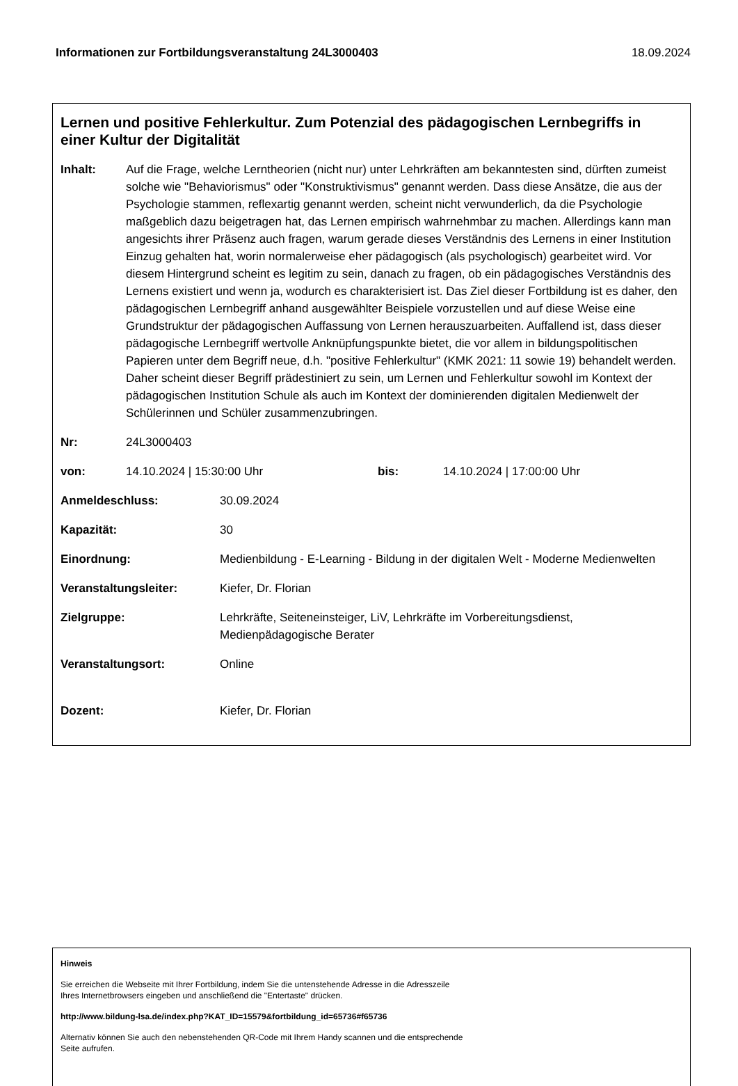Informationen zur Fortbildungsveranstaltung 24L3000403 18.09.2024
Lernen und positive Fehlerkultur. Zum Potenzial des pädagogischen Lernbegriffs in einer Kultur der Digitalität
Inhalt: Auf die Frage, welche Lerntheorien (nicht nur) unter Lehrkräften am bekanntesten sind, dürften zumeist solche wie "Behaviorismus" oder "Konstruktivismus" genannt werden. Dass diese Ansätze, die aus der Psychologie stammen, reflexartig genannt werden, scheint nicht verwunderlich, da die Psychologie maßgeblich dazu beigetragen hat, das Lernen empirisch wahrnehmbar zu machen. Allerdings kann man angesichts ihrer Präsenz auch fragen, warum gerade dieses Verständnis des Lernens in einer Institution Einzug gehalten hat, worin normalerweise eher pädagogisch (als psychologisch) gearbeitet wird. Vor diesem Hintergrund scheint es legitim zu sein, danach zu fragen, ob ein pädagogisches Verständnis des Lernens existiert und wenn ja, wodurch es charakterisiert ist. Das Ziel dieser Fortbildung ist es daher, den pädagogischen Lernbegriff anhand ausgewählter Beispiele vorzustellen und auf diese Weise eine Grundstruktur der pädagogischen Auffassung von Lernen herauszuarbeiten. Auffallend ist, dass dieser pädagogische Lernbegriff wertvolle Anknüpfungspunkte bietet, die vor allem in bildungspolitischen Papieren unter dem Begriff neue, d.h. "positive Fehlerkultur" (KMK 2021: 11 sowie 19) behandelt werden. Daher scheint dieser Begriff prädestiniert zu sein, um Lernen und Fehlerkultur sowohl im Kontext der pädagogischen Institution Schule als auch im Kontext der dominierenden digitalen Medienwelt der Schülerinnen und Schüler zusammenzubringen.
Nr: 24L3000403
von: 14.10.2024 | 15:30:00 Uhr bis: 14.10.2024 | 17:00:00 Uhr
Anmeldeschluss: 30.09.2024
Kapazität: 30
Einordnung: Medienbildung - E-Learning - Bildung in der digitalen Welt - Moderne Medienwelten
Veranstaltungsleiter: Kiefer, Dr. Florian
Zielgruppe: Lehrkräfte, Seiteneinsteiger, LiV, Lehrkräfte im Vorbereitungsdienst, Medienpädagogische Berater
Veranstaltungsort: Online
Dozent: Kiefer, Dr. Florian
Hinweis
Sie erreichen die Webseite mit Ihrer Fortbildung, indem Sie die untenstehende Adresse in die Adresszeile
Ihres Internetbrowsers eingeben und anschließend die "Entertaste" drücken.
http://www.bildung-lsa.de/index.php?KAT_ID=15579&fortbildung_id=65736#f65736
Alternativ können Sie auch den nebenstehenden QR-Code mit Ihrem Handy scannen und die entsprechende
Seite aufrufen.